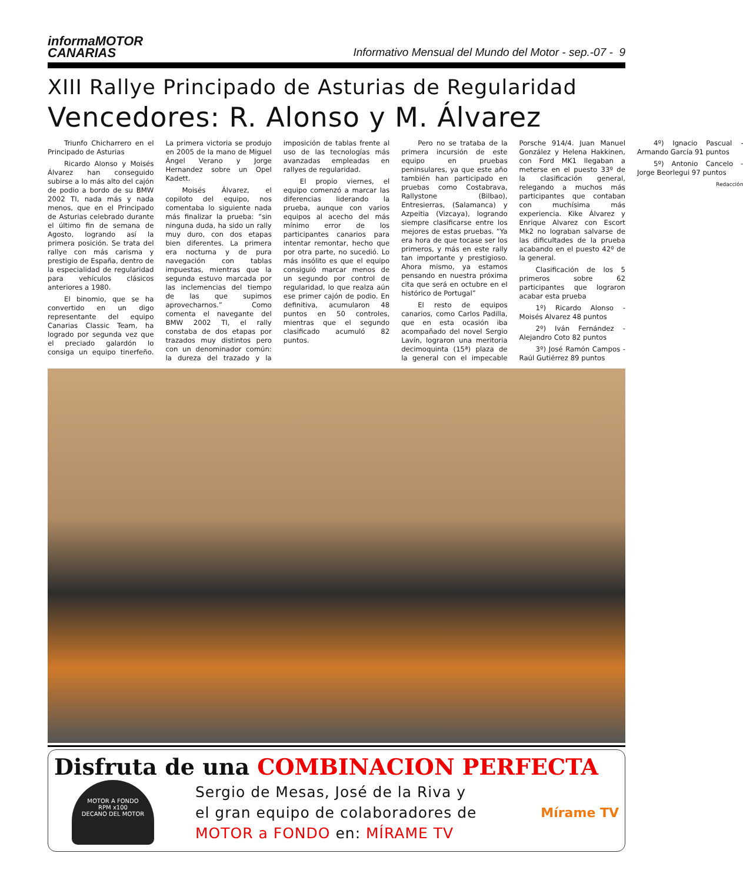informaMOTOR
CANARIAS
Informativo Mensual del Mundo del Motor - sep.-07 - 9
XIII Rallye Principado de Asturias de Regularidad
Vencedores: R. Alonso y M. Álvarez
Triunfo Chicharrero en el Principado de Asturias
Ricardo Alonso y Moisés Álvarez han conseguido subirse a lo más alto del cajón de podio a bordo de su BMW 2002 TI, nada más y nada menos, que en el Principado de Asturias celebrado durante el último fin de semana de Agosto, logrando así la primera posición. Se trata del rallye con más carisma y prestigio de España, dentro de la especialidad de regularidad para vehículos clásicos anteriores a 1980.
El binomio, que se ha convertido en un digo representante del equipo Canarias Classic Team, ha logrado por segunda vez que el preciado galardón lo consiga un equipo tinerfeño. La primera victoria se produjo en 2005 de la mano de Miguel Ángel Verano y Jorge Hernandez sobre un Opel Kadett.
Moisés Álvarez, el copiloto del equipo, nos comentaba lo siguiente nada más finalizar la prueba: “sin ninguna duda, ha sido un rally muy duro, con dos etapas bien diferentes. La primera era nocturna y de pura navegación con tablas impuestas, mientras que la segunda estuvo marcada por las inclemencias del tiempo de las que supimos aprovecharnos.” Como comenta el navegante del BMW 2002 TI, el rally constaba de dos etapas por trazados muy distintos pero con un denominador común: la dureza del trazado y la imposición de tablas frente al uso de las tecnologías más avanzadas empleadas en rallyes de regularidad.
El propio viernes, el equipo comenzó a marcar las diferencias liderando la prueba, aunque con varios equipos al acecho del más mínimo error de los participantes canarios para intentar remontar, hecho que por otra parte, no sucedió. Lo más insólito es que el equipo consiguió marcar menos de un segundo por control de regularidad, lo que realza aún ese primer cajón de podio. En definitiva, acumularon 48 puntos en 50 controles, mientras que el segundo clasificado acumuló 82 puntos.
Pero no se trataba de la primera incursión de este equipo en pruebas peninsulares, ya que este año también han participado en pruebas como Costabrava, Rallystone (Bilbao), Entresierras, (Salamanca) y Azpeitia (Vizcaya), logrando siempre clasificarse entre los mejores de estas pruebas. “Ya era hora de que tocase ser los primeros, y más en este rally tan importante y prestigioso. Ahora mismo, ya estamos pensando en nuestra próxima cita que será en octubre en el histórico de Portugal”
El resto de equipos canarios, como Carlos Padilla, que en esta ocasión iba acompañado del novel Sergio Lavín, lograron una meritoria decimoquinta (15ª) plaza de la general con el impecable Porsche 914/4. Juan Manuel González y Helena Hakkinen, con Ford MK1 llegaban a meterse en el puesto 33º de la clasificación general, relegando a muchos más participantes que contaban con muchísima más experiencia. Kike Álvarez y Enrique Alvarez con Escort Mk2 no lograban salvarse de las dificultades de la prueba acabando en el puesto 42º de la general.
Clasificación de los 5 primeros sobre 62 participantes que lograron acabar esta prueba
1º) Ricardo Alonso - Moisés Alvarez 48 puntos
2º) Iván Fernández - Alejandro Coto 82 puntos
3º) José Ramón Campos - Raúl Gutiérrez 89 puntos
4º) Ignacio Pascual - Armando García 91 puntos
5º) Antonio Cancelo - Jorge Beorlegui 97 puntos
Redacción
Disfruta de una COMBINACION PERFECTA
MOTOR A FONDO
RPM x100
DECANO DEL MOTOR
Sergio de Mesas, José de la Riva y
el gran equipo de colaboradores de
MOTOR a FONDO en: MÍRAME TV
Mírame TV